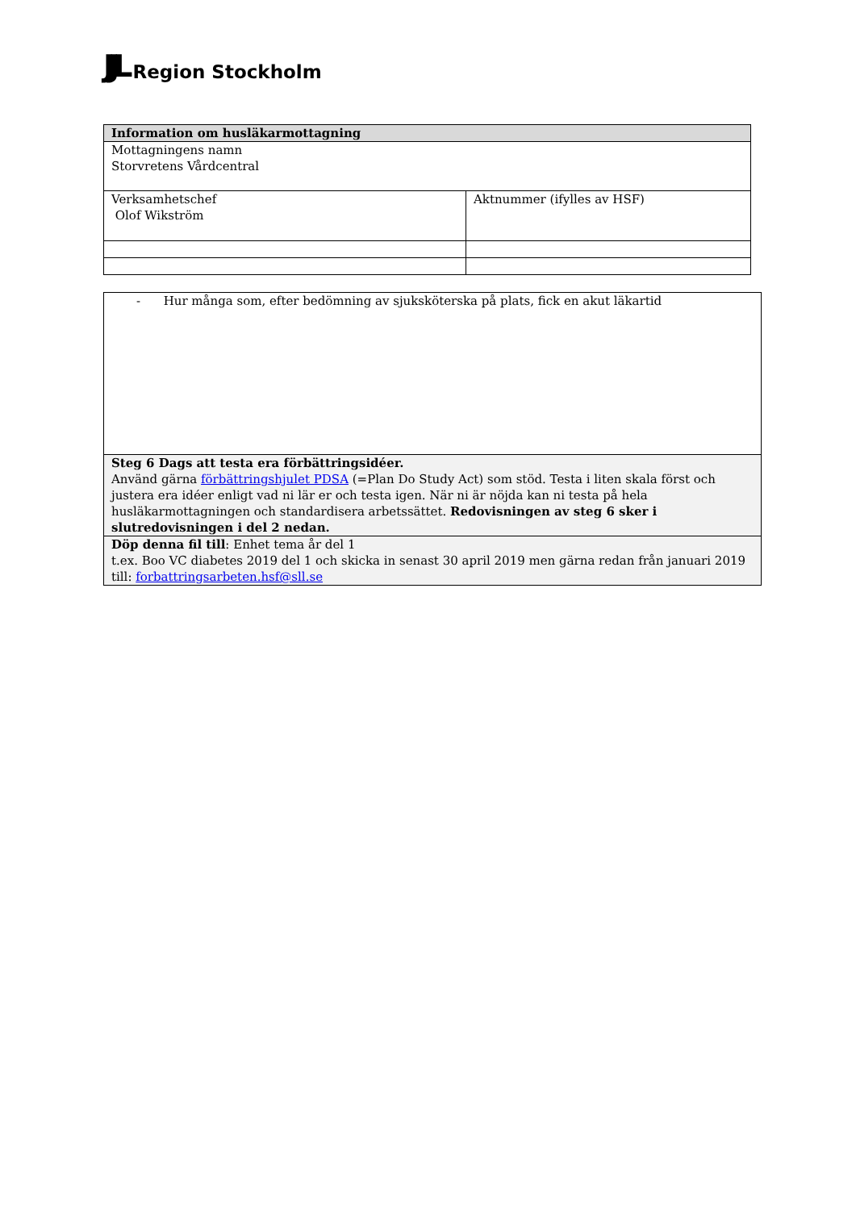JJL Region Stockholm
| Information om husläkarmottagning | |
| Mottagningens namn Storvretens Vårdcentral | |
| Verksamhetschef Olof Wikström | Aktnummer (ifylles av HSF) |
| - Hur många som, efter bedömning av sjuksköterska på plats, fick en akut läkartid |
| Steg 6 Dags att testa era förbättringsidéer. Använd gärna förbättringshjulet PDSA (=Plan Do Study Act) som stöd. Testa i liten skala först och justera era idéer enligt vad ni lär er och testa igen. När ni är nöjda kan ni testa på hela husläkarmottagningen och standardisera arbetssättet. Redovisningen av steg 6 sker i slutredovisningen i del 2 nedan. |
| Döp denna fil till : Enhet tema år del 1 t.ex. Boo VC diabetes 2019 del 1 och skicka in senast 30 april 2019 men gärna redan från januari 2019 till: forbattringsarbeten.hsf@sll.se |